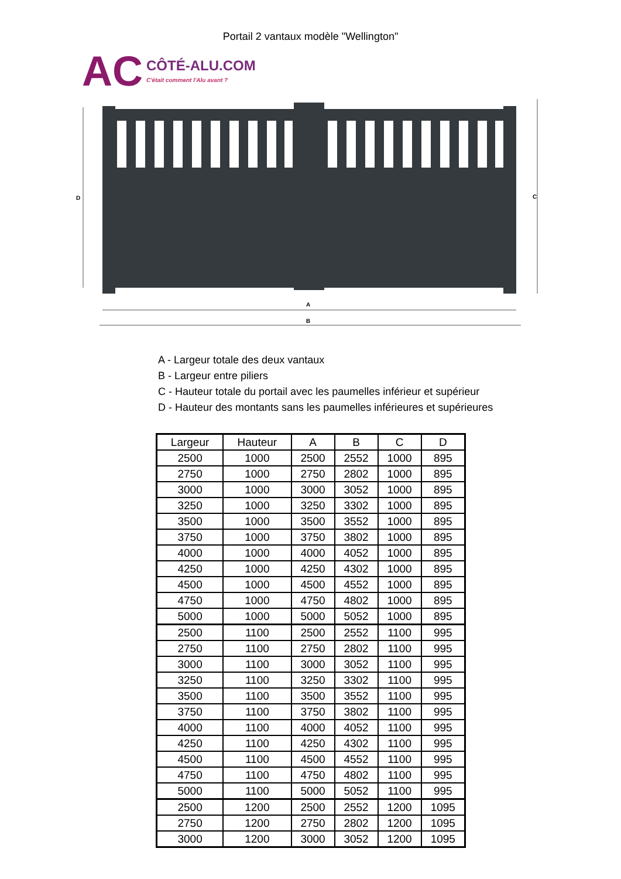Portail 2 vantaux modèle "Wellington"
AC CÔTÉ-ALU.COM
C'était comment l'Alu avant ?
D
C
A
B
A - Largeur totale des deux vantaux
B - Largeur entre piliers
C - Hauteur totale du portail avec les paumelles inférieur et supérieur
D - Hauteur des montants sans les paumelles inférieures et supérieures
| Largeur | Hauteur | A | B | C | D |
| --- | --- | --- | --- | --- | --- |
| 2500 | 1000 | 2500 | 2552 | 1000 | 895 |
| 2750 | 1000 | 2750 | 2802 | 1000 | 895 |
| 3000 | 1000 | 3000 | 3052 | 1000 | 895 |
| 3250 | 1000 | 3250 | 3302 | 1000 | 895 |
| 3500 | 1000 | 3500 | 3552 | 1000 | 895 |
| 3750 | 1000 | 3750 | 3802 | 1000 | 895 |
| 4000 | 1000 | 4000 | 4052 | 1000 | 895 |
| 4250 | 1000 | 4250 | 4302 | 1000 | 895 |
| 4500 | 1000 | 4500 | 4552 | 1000 | 895 |
| 4750 | 1000 | 4750 | 4802 | 1000 | 895 |
| 5000 | 1000 | 5000 | 5052 | 1000 | 895 |
| 2500 | 1100 | 2500 | 2552 | 1100 | 995 |
| 2750 | 1100 | 2750 | 2802 | 1100 | 995 |
| 3000 | 1100 | 3000 | 3052 | 1100 | 995 |
| 3250 | 1100 | 3250 | 3302 | 1100 | 995 |
| 3500 | 1100 | 3500 | 3552 | 1100 | 995 |
| 3750 | 1100 | 3750 | 3802 | 1100 | 995 |
| 4000 | 1100 | 4000 | 4052 | 1100 | 995 |
| 4250 | 1100 | 4250 | 4302 | 1100 | 995 |
| 4500 | 1100 | 4500 | 4552 | 1100 | 995 |
| 4750 | 1100 | 4750 | 4802 | 1100 | 995 |
| 5000 | 1100 | 5000 | 5052 | 1100 | 995 |
| 2500 | 1200 | 2500 | 2552 | 1200 | 1095 |
| 2750 | 1200 | 2750 | 2802 | 1200 | 1095 |
| 3000 | 1200 | 3000 | 3052 | 1200 | 1095 |